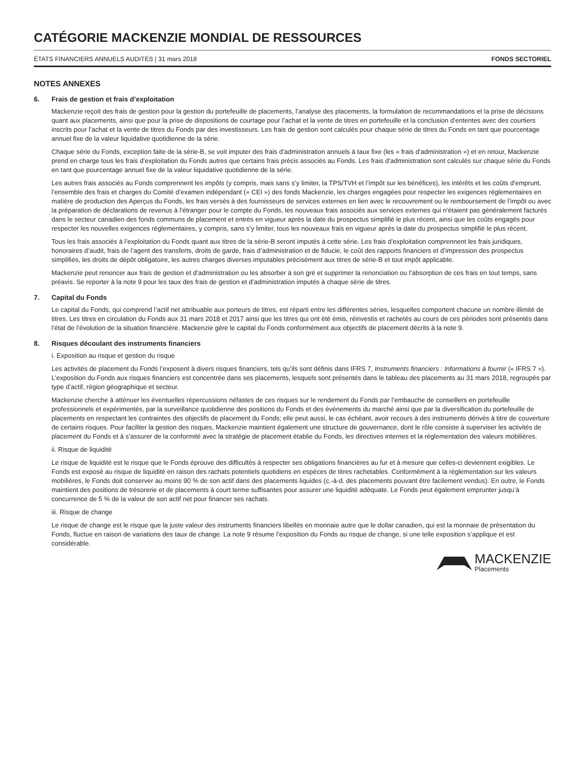CATÉGORIE MACKENZIE MONDIAL DE RESSOURCES
ÉTATS FINANCIERS ANNUELS AUDITÉS | 31 mars 2018 FONDS SECTORIEL
NOTES ANNEXES
6. Frais de gestion et frais d’exploitation
Mackenzie reçoit des frais de gestion pour la gestion du portefeuille de placements, l’analyse des placements, la formulation de recommandations et la prise de décisions quant aux placements, ainsi que pour la prise de dispositions de courtage pour l’achat et la vente de titres en portefeuille et la conclusion d’ententes avec des courtiers inscrits pour l’achat et la vente de titres du Fonds par des investisseurs. Les frais de gestion sont calculés pour chaque série de titres du Fonds en tant que pourcentage annuel fixe de la valeur liquidative quotidienne de la série.
Chaque série du Fonds, exception faite de la série-B, se voit imputer des frais d’administration annuels à taux fixe (les « frais d’administration ») et en retour, Mackenzie prend en charge tous les frais d’exploitation du Fonds autres que certains frais précis associés au Fonds. Les frais d’administration sont calculés sur chaque série du Fonds en tant que pourcentage annuel fixe de la valeur liquidative quotidienne de la série.
Les autres frais associés au Fonds comprennent les impôts (y compris, mais sans s’y limiter, la TPS/TVH et l’impôt sur les bénéfices), les intérêts et les coûts d’emprunt, l’ensemble des frais et charges du Comité d’examen indépendant (« CEI ») des fonds Mackenzie, les charges engagées pour respecter les exigences réglementaires en matière de production des Aperçus du Fonds, les frais versés à des fournisseurs de services externes en lien avec le recouvrement ou le remboursement de l’impôt ou avec la préparation de déclarations de revenus à l’étranger pour le compte du Fonds, les nouveaux frais associés aux services externes qui n’étaient pas généralement facturés dans le secteur canadien des fonds communs de placement et entrés en vigueur après la date du prospectus simplifié le plus récent, ainsi que les coûts engagés pour respecter les nouvelles exigences réglementaires, y compris, sans s’y limiter, tous les nouveaux frais en vigueur après la date du prospectus simplifié le plus récent.
Tous les frais associés à l’exploitation du Fonds quant aux titres de la série-B seront imputés à cette série. Les frais d’exploitation comprennent les frais juridiques, honoraires d’audit, frais de l’agent des transferts, droits de garde, frais d’administration et de fiducie, le coût des rapports financiers et d’impression des prospectus simplifiés, les droits de dépôt obligatoire, les autres charges diverses imputables précisément aux titres de série-B et tout impôt applicable.
Mackenzie peut renoncer aux frais de gestion et d’administration ou les absorber à son gré et supprimer la renonciation ou l’absorption de ces frais en tout temps, sans préavis. Se reporter à la note 9 pour les taux des frais de gestion et d’administration imputés à chaque série de titres.
7. Capital du Fonds
Le capital du Fonds, qui comprend l’actif net attribuable aux porteurs de titres, est réparti entre les différentes séries, lesquelles comportent chacune un nombre illimité de titres. Les titres en circulation du Fonds aux 31 mars 2018 et 2017 ainsi que les titres qui ont été émis, réinvestis et rachetés au cours de ces périodes sont présentés dans l’état de l’évolution de la situation financière. Mackenzie gère le capital du Fonds conformément aux objectifs de placement décrits à la note 9.
8. Risques découlant des instruments financiers
i. Exposition au risque et gestion du risque
Les activités de placement du Fonds l’exposent à divers risques financiers, tels qu’ils sont définis dans IFRS 7, Instruments financiers : Informations à fournir (« IFRS 7 »). L’exposition du Fonds aux risques financiers est concentrée dans ses placements, lesquels sont présentés dans le tableau des placements au 31 mars 2018, regroupés par type d’actif, région géographique et secteur.
Mackenzie cherche à atténuer les éventuelles répercussions néfastes de ces risques sur le rendement du Fonds par l’embauche de conseillers en portefeuille professionnels et expérimentés, par la surveillance quotidienne des positions du Fonds et des événements du marché ainsi que par la diversification du portefeuille de placements en respectant les contraintes des objectifs de placement du Fonds; elle peut aussi, le cas échéant, avoir recours à des instruments dérivés à titre de couverture de certains risques. Pour faciliter la gestion des risques, Mackenzie maintient également une structure de gouvernance, dont le rôle consiste à superviser les activités de placement du Fonds et à s’assurer de la conformité avec la stratégie de placement établie du Fonds, les directives internes et la réglementation des valeurs mobilières.
ii. Risque de liquidité
Le risque de liquidité est le risque que le Fonds éprouve des difficultés à respecter ses obligations financières au fur et à mesure que celles-ci deviennent exigibles. Le Fonds est exposé au risque de liquidité en raison des rachats potentiels quotidiens en espèces de titres rachetables. Conformément à la réglementation sur les valeurs mobilières, le Fonds doit conserver au moins 90 % de son actif dans des placements liquides (c.-à-d. des placements pouvant être facilement vendus). En outre, le Fonds maintient des positions de trésorerie et de placements à court terme suffisantes pour assurer une liquidité adéquate. Le Fonds peut également emprunter jusqu’à concurrence de 5 % de la valeur de son actif net pour financer ses rachats.
iii. Risque de change
Le risque de change est le risque que la juste valeur des instruments financiers libellés en monnaie autre que le dollar canadien, qui est la monnaie de présentation du Fonds, fluctue en raison de variations des taux de change. La note 9 résume l’exposition du Fonds au risque de change, si une telle exposition s’applique et est considérable.
MACKENZIE
Placements